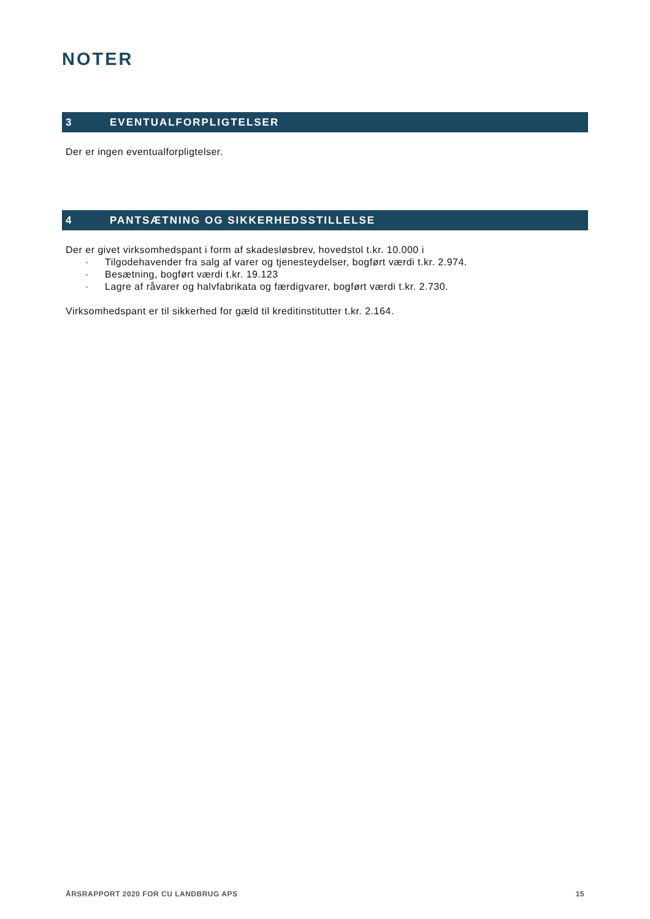NOTER
3 EVENTUALFORPLIGTELSER
Der er ingen eventualforpligtelser.
4 PANTSÆTNING OG SIKKERHEDSSTILLELSE
Der er givet virksomhedspant i form af skadesløsbrev, hovedstol t.kr. 10.000 i
· Tilgodehavender fra salg af varer og tjenesteydelser, bogført værdi t.kr. 2.974.
· Besætning, bogført værdi t.kr. 19.123
· Lagre af råvarer og halvfabrikata og færdigvarer, bogført værdi t.kr. 2.730.
Virksomhedspant er til sikkerhed for gæld til kreditinstitutter t.kr. 2.164.
ÅRSRAPPORT 2020 FOR CU LANDBRUG APS 15